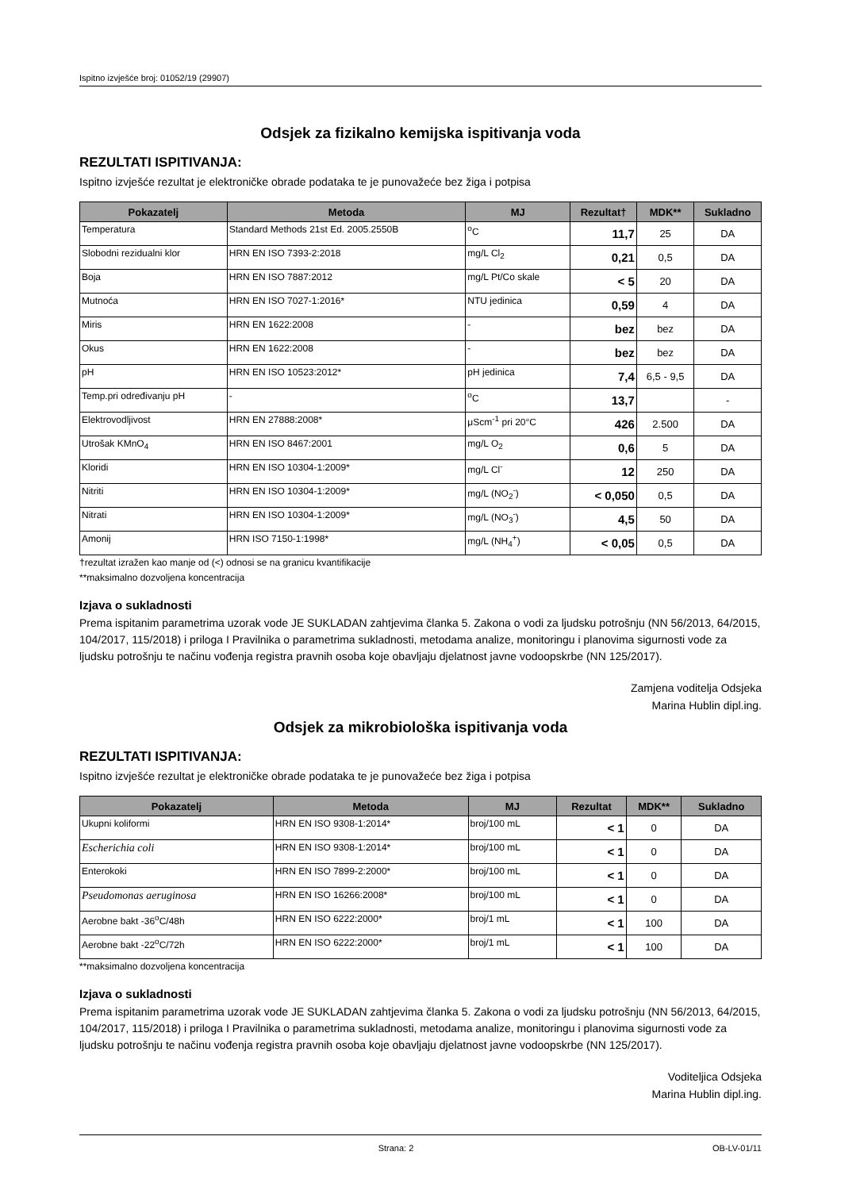Ispitno izvješće broj: 01052/19 (29907)
Odsjek za fizikalno kemijska ispitivanja voda
REZULTATI ISPITIVANJA:
Ispitno izvješće rezultat je elektroničke obrade podataka te je punovažeće bez žiga i potpisa
| Pokazatelj | Metoda | MJ | Rezultat† | MDK** | Sukladno |
| --- | --- | --- | --- | --- | --- |
| Temperatura | Standard Methods 21st Ed. 2005.2550B | <sup>o</sup> C | 11,7 | 25 | DA |
| Slobodni rezidualni klor | HRN EN ISO 7393-2:2018 | mg/L Cl<sub>2</sub> | 0,21 | 0,5 | DA |
| Boja | HRN EN ISO 7887:2012 | mg/L Pt/Co skale | < 5 | 20 | DA |
| Mutnoća | HRN EN ISO 7027-1:2016* | NTU jedinica | 0,59 | 4 | DA |
| Miris | HRN EN 1622:2008 | - | bez | bez | DA |
| Okus | HRN EN 1622:2008 | - | bez | bez | DA |
| pH | HRN EN ISO 10523:2012* | pH jedinica | 7,4 | 6,5 - 9,5 | DA |
| Temp.pri određivanju pH | - | <sup>o</sup> C | 13,7 | | - |
| Elektrovodljivost | HRN EN 27888:2008* | μScm<sup>-1</sup> pri 20°C | 426 | 2.500 | DA |
| Utrošak KMnO<sub>4</sub> | HRN EN ISO 8467:2001 | mg/L O<sub>2</sub> | 0,6 | 5 | DA |
| Kloridi | HRN EN ISO 10304-1:2009* | mg/L Cl<sup>-</sup> | 12 | 250 | DA |
| Nitriti | HRN EN ISO 10304-1:2009* | mg/L (NO<sub>2</sub><sup>-</sup>) | < 0,050 | 0,5 | DA |
| Nitrati | HRN EN ISO 10304-1:2009* | mg/L (NO<sub>3</sub><sup>-</sup>) | 4,5 | 50 | DA |
| Amonij | HRN ISO 7150-1:1998* | mg/L (NH<sub>4</sub><sup>+</sup>) | < 0,05 | 0,5 | DA |
†rezultat izražen kao manje od (<) odnosi se na granicu kvantifikacije
**maksimalno dozvoljena koncentracija
Izjava o sukladnosti
Prema ispitanim parametrima uzorak vode JE SUKLADAN zahtjevima članka 5. Zakona o vodi za ljudsku potrošnju (NN 56/2013, 64/2015, 104/2017, 115/2018) i priloga I Pravilnika o parametrima sukladnosti, metodama analize, monitoringu i planovima sigurnosti vode za ljudsku potrošnju te načinu vođenja registra pravnih osoba koje obavljaju djelatnost javne vodoopskrbe (NN 125/2017).
Zamjena voditelja Odsjeka
Marina Hublin dipl.ing.
Odsjek za mikrobiološka ispitivanja voda
REZULTATI ISPITIVANJA:
Ispitno izvješće rezultat je elektroničke obrade podataka te je punovažeće bez žiga i potpisa
| Pokazatelj | Metoda | MJ | Rezultat | MDK** | Sukladno |
| --- | --- | --- | --- | --- | --- |
| Ukupni koliformi | HRN EN ISO 9308-1:2014* | broj/100 mL | < 1 | 0 | DA |
| Escherichia coli | HRN EN ISO 9308-1:2014* | broj/100 mL | < 1 | 0 | DA |
| Enterokoki | HRN EN ISO 7899-2:2000* | broj/100 mL | < 1 | 0 | DA |
| Pseudomonas aeruginosa | HRN EN ISO 16266:2008* | broj/100 mL | < 1 | 0 | DA |
| Aerobne bakt -36<sup>o</sup>C/48h | HRN EN ISO 6222:2000* | broj/1 mL | < 1 | 100 | DA |
| Aerobne bakt -22<sup>o</sup>C/72h | HRN EN ISO 6222:2000* | broj/1 mL | < 1 | 100 | DA |
**maksimalno dozvoljena koncentracija
Izjava o sukladnosti
Prema ispitanim parametrima uzorak vode JE SUKLADAN zahtjevima članka 5. Zakona o vodi za ljudsku potrošnju (NN 56/2013, 64/2015, 104/2017, 115/2018) i priloga I Pravilnika o parametrima sukladnosti, metodama analize, monitoringu i planovima sigurnosti vode za ljudsku potrošnju te načinu vođenja registra pravnih osoba koje obavljaju djelatnost javne vodoopskrbe (NN 125/2017).
Voditeljica Odsjeka
Marina Hublin dipl.ing.
Strana: 2 OB-LV-01/11